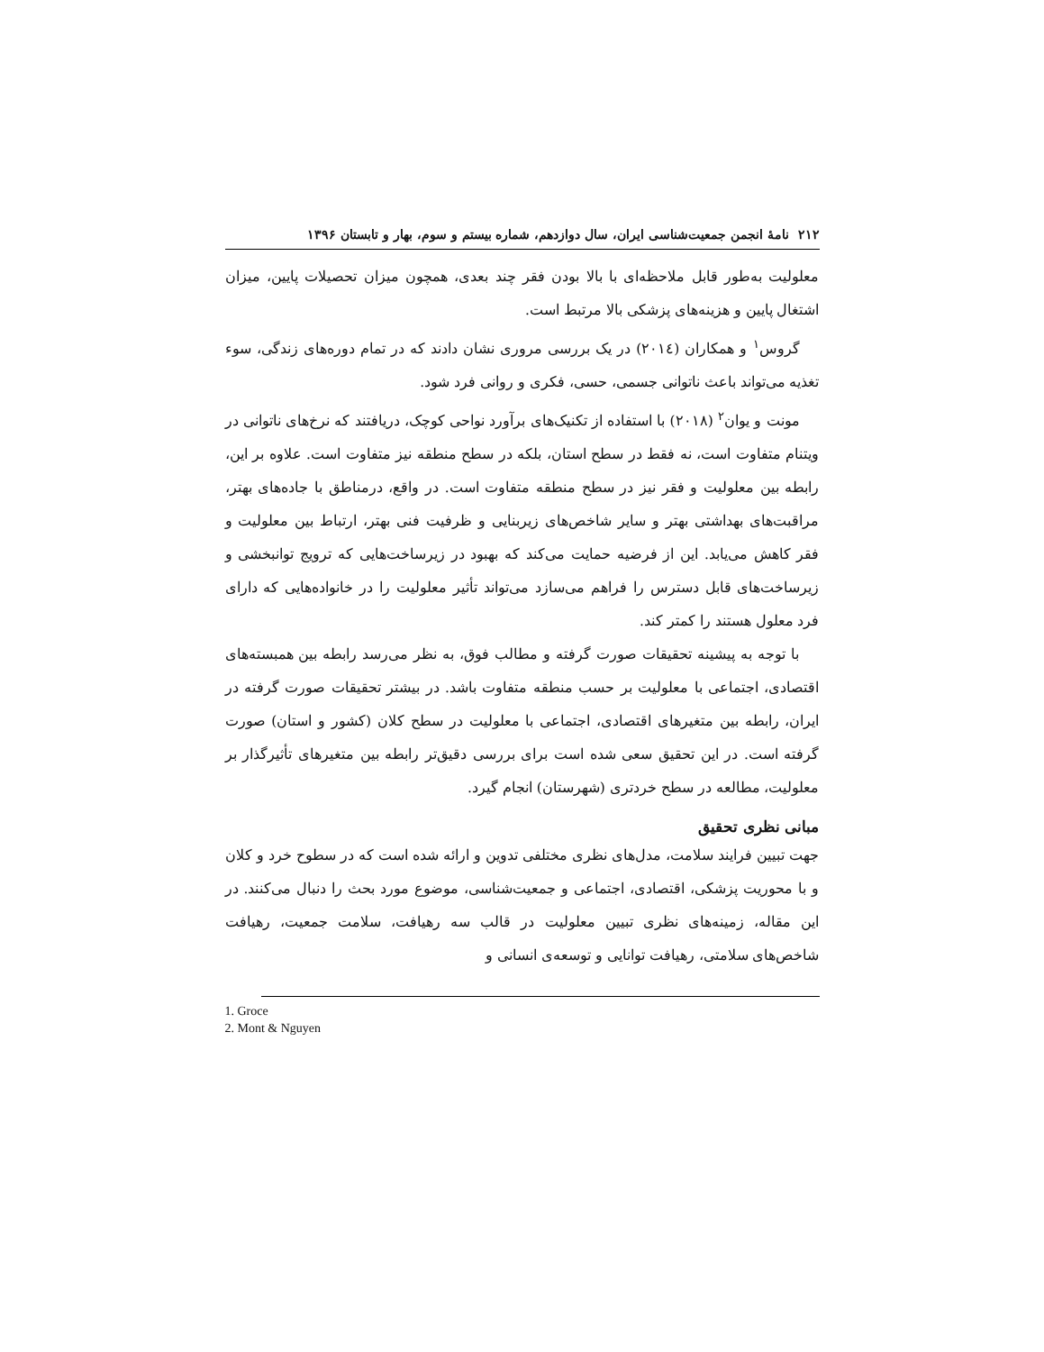۲۱۲ نامۀ انجمن جمعیت‌شناسی ایران، سال دوازدهم، شماره بیستم و سوم، بهار و تابستان ۱۳۹۶
معلولیت به‌طور قابل ملاحظه‌ای با بالا بودن فقر چند بعدی، همچون میزان تحصیلات پایین، میزان اشتغال پایین و هزینه‌های پزشکی بالا مرتبط است.
گروس<sup>۱</sup> و همکاران (۲۰۱٤) در یک بررسی مروری نشان دادند که در تمام دوره‌های زندگی، سوء تغذیه می‌تواند باعث ناتوانی جسمی، حسی، فکری و روانی فرد شود.
مونت و یوان<sup>۲</sup> (۲۰۱۸) با استفاده از تکنیک‌های برآورد نواحی کوچک، دریافتند که نرخ‌های ناتوانی در ویتنام متفاوت است، نه فقط در سطح استان، بلکه در سطح منطقه نیز متفاوت است. علاوه بر این، رابطه بین معلولیت و فقر نیز در سطح منطقه متفاوت است. در واقع، درمناطق با جاده‌های بهتر، مراقبت‌های بهداشتی بهتر و سایر شاخص‌های زیربنایی و ظرفیت فنی بهتر، ارتباط بین معلولیت و فقر کاهش می‌یابد. این از فرضیه حمایت می‌کند که بهبود در زیرساخت‌هایی که ترویج توانبخشی و زیرساخت‌های قابل دسترس را فراهم می‌سازد می‌تواند تأثیر معلولیت را در خانواده‌هایی که دارای فرد معلول هستند را کمتر کند.
با توجه به پیشینه تحقیقات صورت گرفته و مطالب فوق، به نظر می‌رسد رابطه بین همبسته‌های اقتصادی، اجتماعی با معلولیت بر حسب منطقه متفاوت باشد. در بیشتر تحقیقات صورت گرفته در ایران، رابطه بین متغیرهای اقتصادی، اجتماعی با معلولیت در سطح کلان (کشور و استان) صورت گرفته است. در این تحقیق سعی شده است برای بررسی دقیق‌تر رابطه بین متغیرهای تأثیرگذار بر معلولیت، مطالعه در سطح خردتری (شهرستان) انجام گیرد.
مبانی نظری تحقیق
جهت تبیین فرایند سلامت، مدل‌های نظری مختلفی تدوین و ارائه شده است که در سطوح خرد و کلان و با محوریت پزشکی، اقتصادی، اجتماعی و جمعیت‌شناسی، موضوع مورد بحث را دنبال می‌کنند. در این مقاله، زمینه‌های نظری تبیین معلولیت در قالب سه رهیافت، سلامت جمعیت، رهیافت شاخص‌های سلامتی، رهیافت توانایی و توسعه‌ی انسانی و
1. Groce
2. Mont & Nguyen